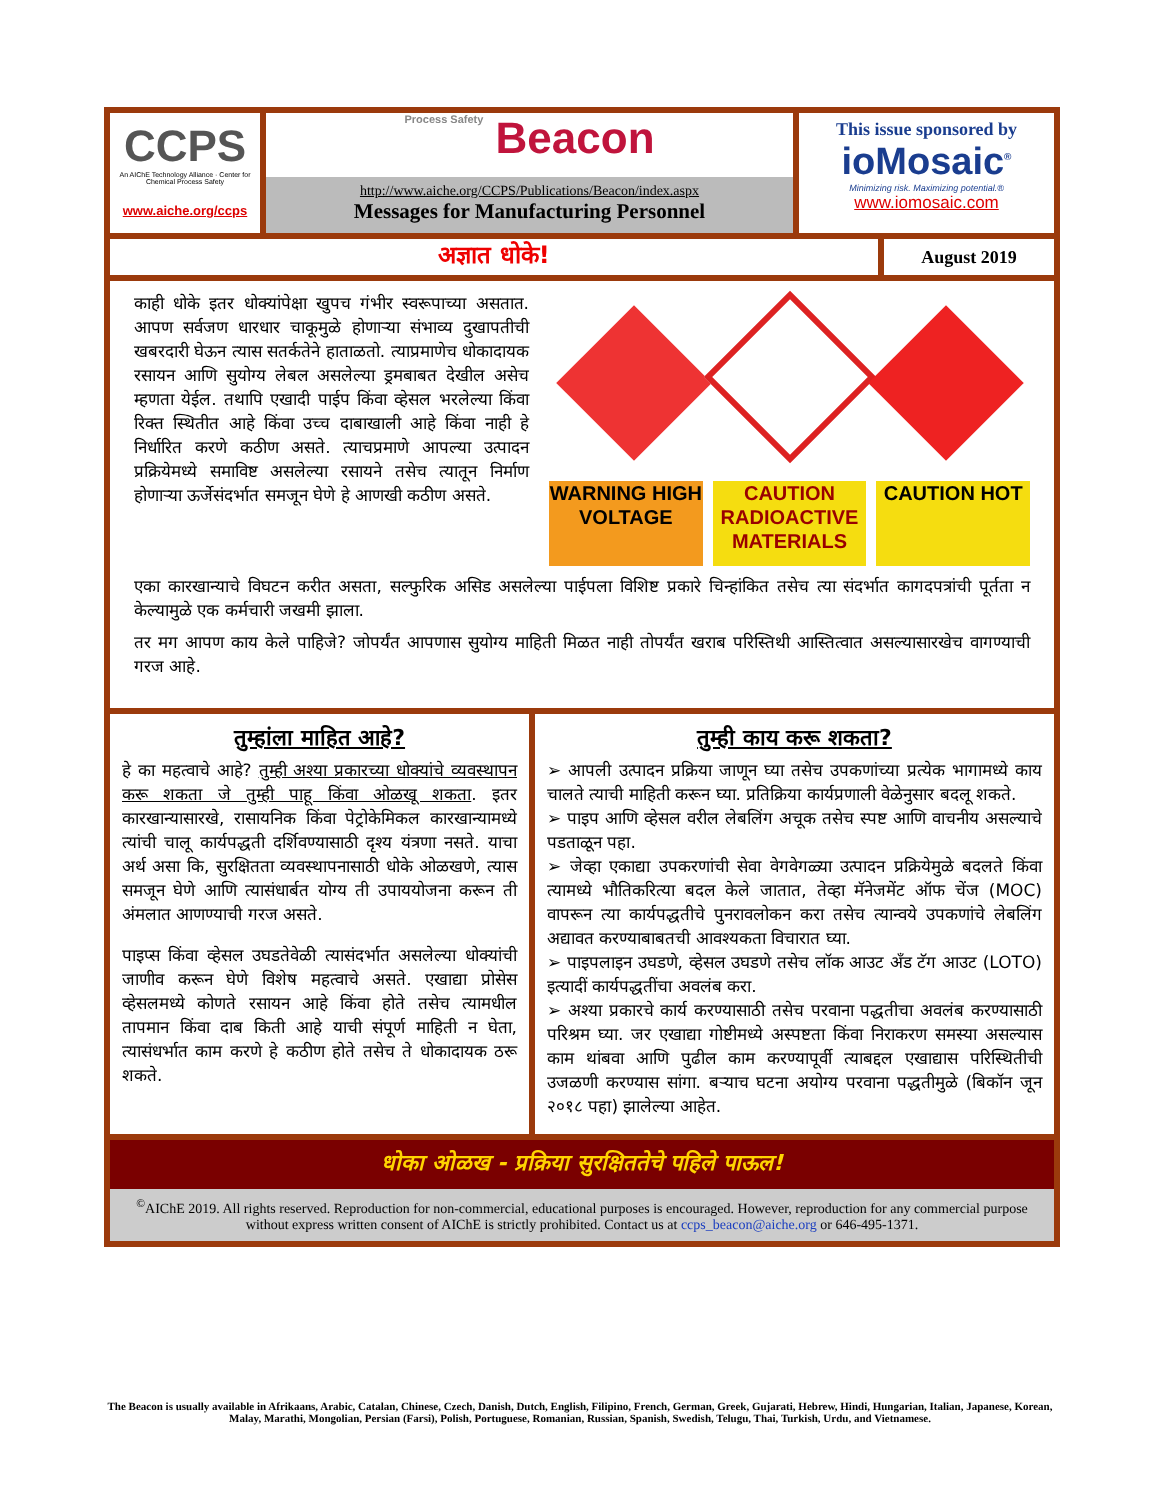CCPS
An AIChE Technology Alliance · Center for Chemical Process Safety
www.aiche.org/ccps
Process Safety Beacon
http://www.aiche.org/CCPS/Publications/Beacon/index.aspx
Messages for Manufacturing Personnel
This issue sponsored by
ioMosaic<sup>®</sup>
Minimizing risk. Maximizing potential.®
www.iomosaic.com
अज्ञात धोके!
August 2019
काही धोके इतर धोक्यांपेक्षा खुपच गंभीर स्वरूपाच्या असतात. आपण सर्वजण धारधार चाकूमुळे होणाऱ्या संभाव्य दुखापतीची खबरदारी घेऊन त्यास सतर्कतेने हाताळतो. त्याप्रमाणेच धोकादायक रसायन आणि सुयोग्य लेबल असलेल्या ड्रमबाबत देखील असेच म्हणता येईल. तथापि एखादी पाईप किंवा व्हेसल भरलेल्या किंवा रिक्त स्थितीत आहे किंवा उच्च दाबाखाली आहे किंवा नाही हे निर्धारित करणे कठीण असते. त्याचप्रमाणे आपल्या उत्पादन प्रक्रियेमध्ये समाविष्ट असलेल्या रसायने तसेच त्यातून निर्माण होणाऱ्या ऊर्जेसंदर्भात समजून घेणे हे आणखी कठीण असते.
WARNING HIGH VOLTAGE CAUTION RADIOACTIVE MATERIALS CAUTION HOT
एका कारखान्याचे विघटन करीत असता, सल्फुरिक असिड असलेल्या पाईपला विशिष्ट प्रकारे चिन्हांकित तसेच त्या संदर्भात कागदपत्रांची पूर्तता न केल्यामुळे एक कर्मचारी जखमी झाला.
तर मग आपण काय केले पाहिजे? जोपर्यंत आपणास सुयोग्य माहिती मिळत नाही तोपर्यंत खराब परिस्तिथी आस्तित्वात असल्यासारखेच वागण्याची गरज आहे.
तुम्हांला माहित आहे?
हे का महत्वाचे आहे? तुम्ही अश्या प्रकारच्या धोक्यांचे व्यवस्थापन करू शकता जे तुम्ही पाहू किंवा ओळखू शकता. इतर कारखान्यासारखे, रासायनिक किंवा पेट्रोकेमिकल कारखान्यामध्ये त्यांची चालू कार्यपद्धती दर्शिवण्यासाठी दृश्य यंत्रणा नसते. याचा अर्थ असा कि, सुरक्षितता व्यवस्थापनासाठी धोके ओळखणे, त्यास समजून घेणे आणि त्यासंधार्बत योग्य ती उपाययोजना करून ती अंमलात आणण्याची गरज असते.
पाइप्स किंवा व्हेसल उघडतेवेळी त्यासंदर्भात असलेल्या धोक्यांची जाणीव करून घेणे विशेष महत्वाचे असते. एखाद्या प्रोसेस व्हेसलमध्ये कोणते रसायन आहे किंवा होते तसेच त्यामधील तापमान किंवा दाब किती आहे याची संपूर्ण माहिती न घेता, त्यासंधर्भात काम करणे हे कठीण होते तसेच ते धोकादायक ठरू शकते.
तुम्ही काय करू शकता?
➢ आपली उत्पादन प्रक्रिया जाणून घ्या तसेच उपकणांच्या प्रत्येक भागामध्ये काय चालते त्याची माहिती करून घ्या. प्रतिक्रिया कार्यप्रणाली वेळेनुसार बदलू शकते.
➢ पाइप आणि व्हेसल वरील लेबलिंग अचूक तसेच स्पष्ट आणि वाचनीय असल्याचे पडताळून पहा.
➢ जेव्हा एकाद्या उपकरणांची सेवा वेगवेगळ्या उत्पादन प्रक्रियेमुळे बदलते किंवा त्यामध्ये भौतिकरित्या बदल केले जातात, तेव्हा मॅनेजमेंट ऑफ चेंज (MOC) वापरून त्या कार्यपद्धतीचे पुनरावलोकन करा तसेच त्यान्वये उपकणांचे लेबलिंग अद्यावत करण्याबाबतची आवश्यकता विचारात घ्या.
➢ पाइपलाइन उघडणे, व्हेसल उघडणे तसेच लॉक आउट अँड टॅग आउट (LOTO) इत्यादीं कार्यपद्धतींचा अवलंब करा.
➢ अश्या प्रकारचे कार्य करण्यासाठी तसेच परवाना पद्धतीचा अवलंब करण्यासाठी परिश्रम घ्या. जर एखाद्या गोष्टीमध्ये अस्पष्टता किंवा निराकरण समस्या असल्यास काम थांबवा आणि पुढील काम करण्यापूर्वी त्याबद्दल एखाद्यास परिस्थितीची उजळणी करण्यास सांगा. बऱ्याच घटना अयोग्य परवाना पद्धतीमुळे (बिकॉन जून २०१८ पहा) झालेल्या आहेत.
धोका ओळख - प्रक्रिया सुरक्षिततेचे पहिले पाऊल!
<sup>©</sup>AIChE 2019. All rights reserved. Reproduction for non-commercial, educational purposes is encouraged. However, reproduction for any commercial purpose without express written consent of AIChE is strictly prohibited. Contact us at ccps_beacon@aiche.org or 646-495-1371.
The Beacon is usually available in Afrikaans, Arabic, Catalan, Chinese, Czech, Danish, Dutch, English, Filipino, French, German, Greek, Gujarati, Hebrew, Hindi, Hungarian, Italian, Japanese, Korean, Malay, Marathi, Mongolian, Persian (Farsi), Polish, Portuguese, Romanian, Russian, Spanish, Swedish, Telugu, Thai, Turkish, Urdu, and Vietnamese.